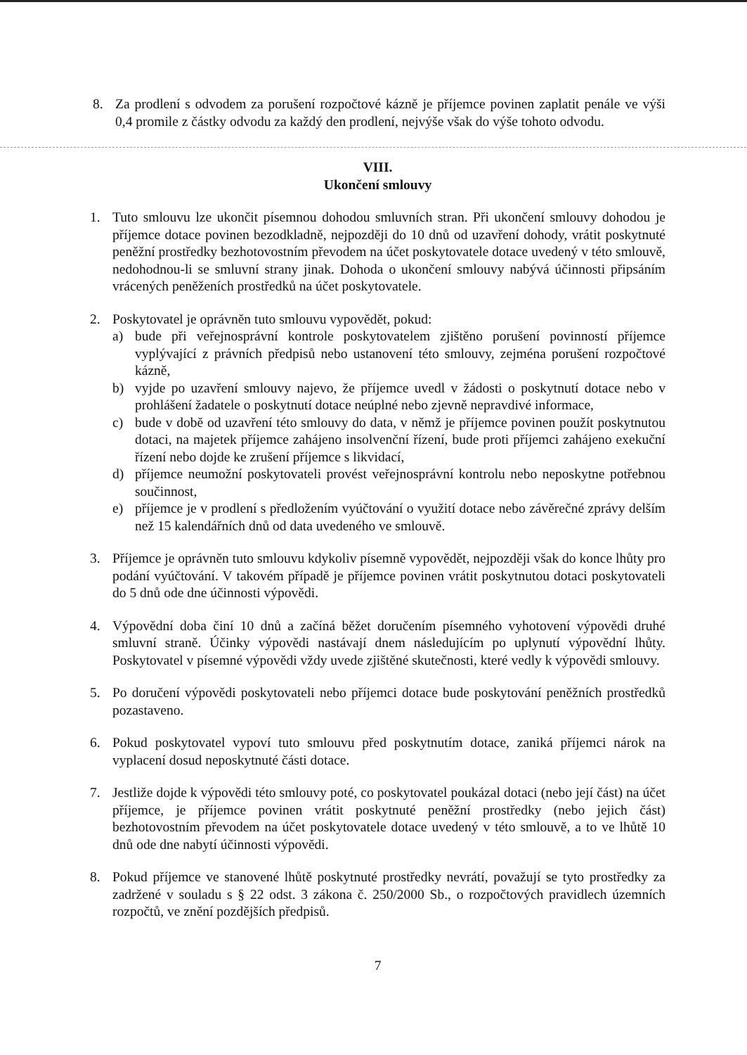8. Za prodlení s odvodem za porušení rozpočtové kázně je příjemce povinen zaplatit penále ve výši 0,4 promile z částky odvodu za každý den prodlení, nejvýše však do výše tohoto odvodu.
VIII.
Ukončení smlouvy
1. Tuto smlouvu lze ukončit písemnou dohodou smluvních stran. Při ukončení smlouvy dohodou je příjemce dotace povinen bezodkladně, nejpozději do 10 dnů od uzavření dohody, vrátit poskytnuté peněžní prostředky bezhotovostním převodem na účet poskytovatele dotace uvedený v této smlouvě, nedohodnou-li se smluvní strany jinak. Dohoda o ukončení smlouvy nabývá účinnosti připsáním vrácených peněženích prostředků na účet poskytovatele.
2. Poskytovatel je oprávněn tuto smlouvu vypovědět, pokud:
a) bude při veřejnosprávní kontrole poskytovatelem zjištěno porušení povinností příjemce vyplývající z právních předpisů nebo ustanovení této smlouvy, zejména porušení rozpočtové kázně,
b) vyjde po uzavření smlouvy najevo, že příjemce uvedl v žádosti o poskytnutí dotace nebo v prohlášení žadatele o poskytnutí dotace neúplné nebo zjevně nepravdivé informace,
c) bude v době od uzavření této smlouvy do data, v němž je příjemce povinen použít poskytnutou dotaci, na majetek příjemce zahájeno insolvenční řízení, bude proti příjemci zahájeno exekuční řízení nebo dojde ke zrušení příjemce s likvidací,
d) příjemce neumožní poskytovateli provést veřejnosprávní kontrolu nebo neposkytne potřebnou součinnost,
e) příjemce je v prodlení s předložením vyúčtování o využití dotace nebo závěrečné zprávy delším než 15 kalendářních dnů od data uvedeného ve smlouvě.
3. Příjemce je oprávněn tuto smlouvu kdykoliv písemně vypovědět, nejpozději však do konce lhůty pro podání vyúčtování. V takovém případě je příjemce povinen vrátit poskytnutou dotaci poskytovateli do 5 dnů ode dne účinnosti výpovědi.
4. Výpovědní doba činí 10 dnů a začíná běžet doručením písemného vyhotovení výpovědi druhé smluvní straně. Účinky výpovědi nastávají dnem následujícím po uplynutí výpovědní lhůty. Poskytovatel v písemné výpovědi vždy uvede zjištěné skutečnosti, které vedly k výpovědi smlouvy.
5. Po doručení výpovědi poskytovateli nebo příjemci dotace bude poskytování peněžních prostředků pozastaveno.
6. Pokud poskytovatel vypoví tuto smlouvu před poskytnutím dotace, zaniká příjemci nárok na vyplacení dosud neposkytnuté části dotace.
7. Jestliže dojde k výpovědi této smlouvy poté, co poskytovatel poukázal dotaci (nebo její část) na účet příjemce, je příjemce povinen vrátit poskytnuté peněžní prostředky (nebo jejich část) bezhotovostním převodem na účet poskytovatele dotace uvedený v této smlouvě, a to ve lhůtě 10 dnů ode dne nabytí účinnosti výpovědi.
8. Pokud příjemce ve stanovené lhůtě poskytnuté prostředky nevrátí, považují se tyto prostředky za zadržené v souladu s § 22 odst. 3 zákona č. 250/2000 Sb., o rozpočtových pravidlech územních rozpočtů, ve znění pozdějších předpisů.
7